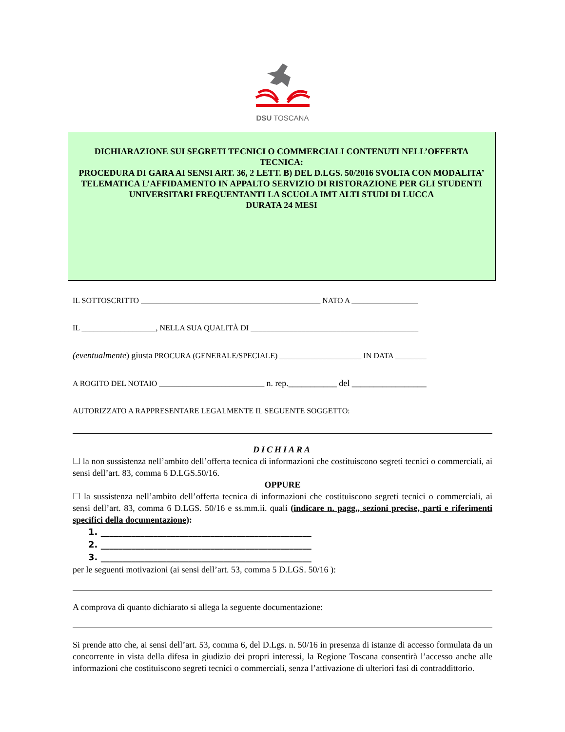DSU TOSCANA
DICHIARAZIONE SUI SEGRETI TECNICI O COMMERCIALI CONTENUTI NELL’OFFERTA TECNICA:
PROCEDURA DI GARA AI SENSI ART. 36, 2 LETT. B) DEL D.LGS. 50/2016 SVOLTA CON MODALITA’ TELEMATICA L’AFFIDAMENTO IN APPALTO SERVIZIO DI RISTORAZIONE PER GLI STUDENTI UNIVERSITARI FREQUENTANTI LA SCUOLA IMT ALTI STUDI DI LUCCA
DURATA 24 MESI
IL SOTTOSCRITTO ______________________________________________ NATO A _________________
IL ___________________, NELLA SUA QUALITÀ DI ___________________________________________
(eventualmente) giusta PROCURA (GENERALE/SPECIALE) _____________________ IN DATA ________
A ROGITO DEL NOTAIO ___________________________ n. rep.___________ del _________________
AUTORIZZATO A RAPPRESENTARE LEGALMENTE IL SEGUENTE SOGGETTO:
DICHIARA
☐ la non sussistenza nell’ambito dell’offerta tecnica di informazioni che costituiscono segreti tecnici o commerciali, ai sensi dell’art. 83, comma 6 D.LGS.50/16.
OPPURE
☐ la sussistenza nell’ambito dell’offerta tecnica di informazioni che costituiscono segreti tecnici o commerciali, ai sensi dell’art. 83, comma 6 D.LGS. 50/16 e ss.mm.ii. quali (indicare n. pagg., sezioni precise, parti e riferimenti specifici della documentazione):
1. ________________________________________________
2. ________________________________________________
3. ________________________________________________
per le seguenti motivazioni (ai sensi dell’art. 53, comma 5 D.LGS. 50/16 ):
A comprova di quanto dichiarato si allega la seguente documentazione:
Si prende atto che, ai sensi dell’art. 53, comma 6, del D.Lgs. n. 50/16 in presenza di istanze di accesso formulata da un concorrente in vista della difesa in giudizio dei propri interessi, la Regione Toscana consentirà l’accesso anche alle informazioni che costituiscono segreti tecnici o commerciali, senza l’attivazione di ulteriori fasi di contraddittorio.